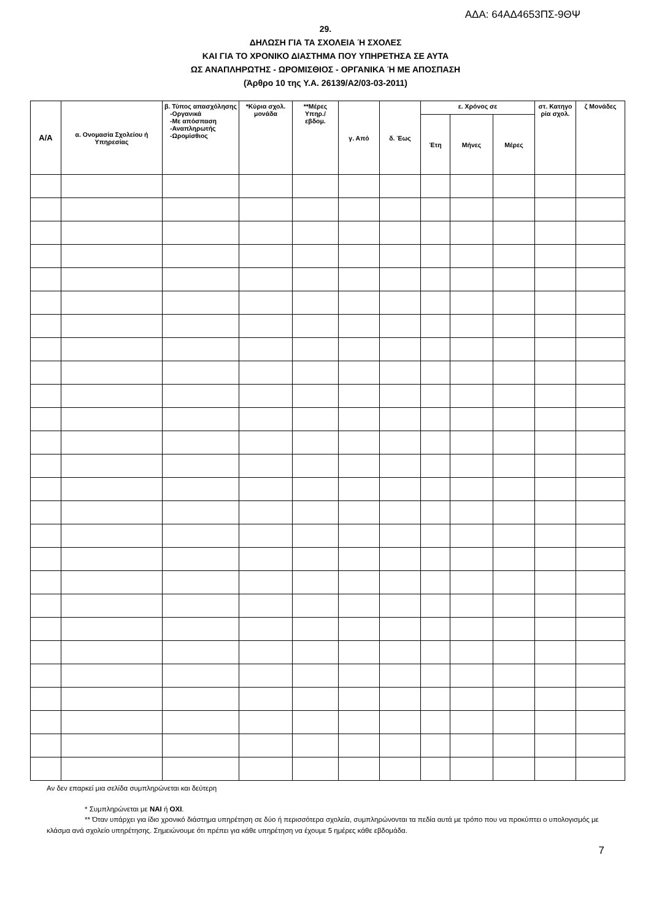ΑΔΑ: 64ΑΔ4653ΠΣ-9ΘΨ
29.
ΔΗΛΩΣΗ ΓΙΑ ΤΑ ΣΧΟΛΕΙΑ Ή ΣΧΟΛΕΣ
ΚΑΙ ΓΙΑ ΤΟ ΧΡΟΝΙΚΟ ΔΙΑΣΤΗΜΑ ΠΟΥ ΥΠΗΡΕΤΗΣΑ ΣΕ ΑΥΤΑ
ΩΣ ΑΝΑΠΛΗΡΩΤΗΣ - ΩΡΟΜΙΣΘΙΟΣ - ΟΡΓΑΝΙΚΑ Ή ΜΕ ΑΠΟΣΠΑΣΗ
(Άρθρο 10 της Υ.Α. 26139/Α2/03-03-2011)
| Α/Α | α. Ονομασία Σχολείου ή Υπηρεσίας | β. Τύπος απασχόλησης -Οργανικά -Με απόσπαση -Αναπληρωτής -Ωρομίσθιος | *Κύρια σχολ. μονάδα | **Μέρες Υπηρ./ εβδομ. | γ. Από | δ. Έως | ε. Χρόνος σε | | | στ. Κατηγο ρία σχολ. | ζ Μονάδες |
| --- | --- | --- | --- | --- | --- | --- | --- | --- | --- | --- | --- |
| | | | | | | | Έτη | Μήνες | Μέρες | | |
Αν δεν επαρκεί μια σελίδα συμπληρώνεται και δεύτερη
* Συμπληρώνεται με ΝΑΙ ή ΟΧΙ.
** Όταν υπάρχει για ίδιο χρονικό διάστημα υπηρέτηση σε δύο ή περισσότερα σχολεία, συμπληρώνονται τα πεδία αυτά με τρόπο που να προκύπτει ο υπολογισμός με κλάσμα ανά σχολείο υπηρέτησης. Σημειώνουμε ότι πρέπει για κάθε υπηρέτηση να έχουμε 5 ημέρες κάθε εβδομάδα.
7